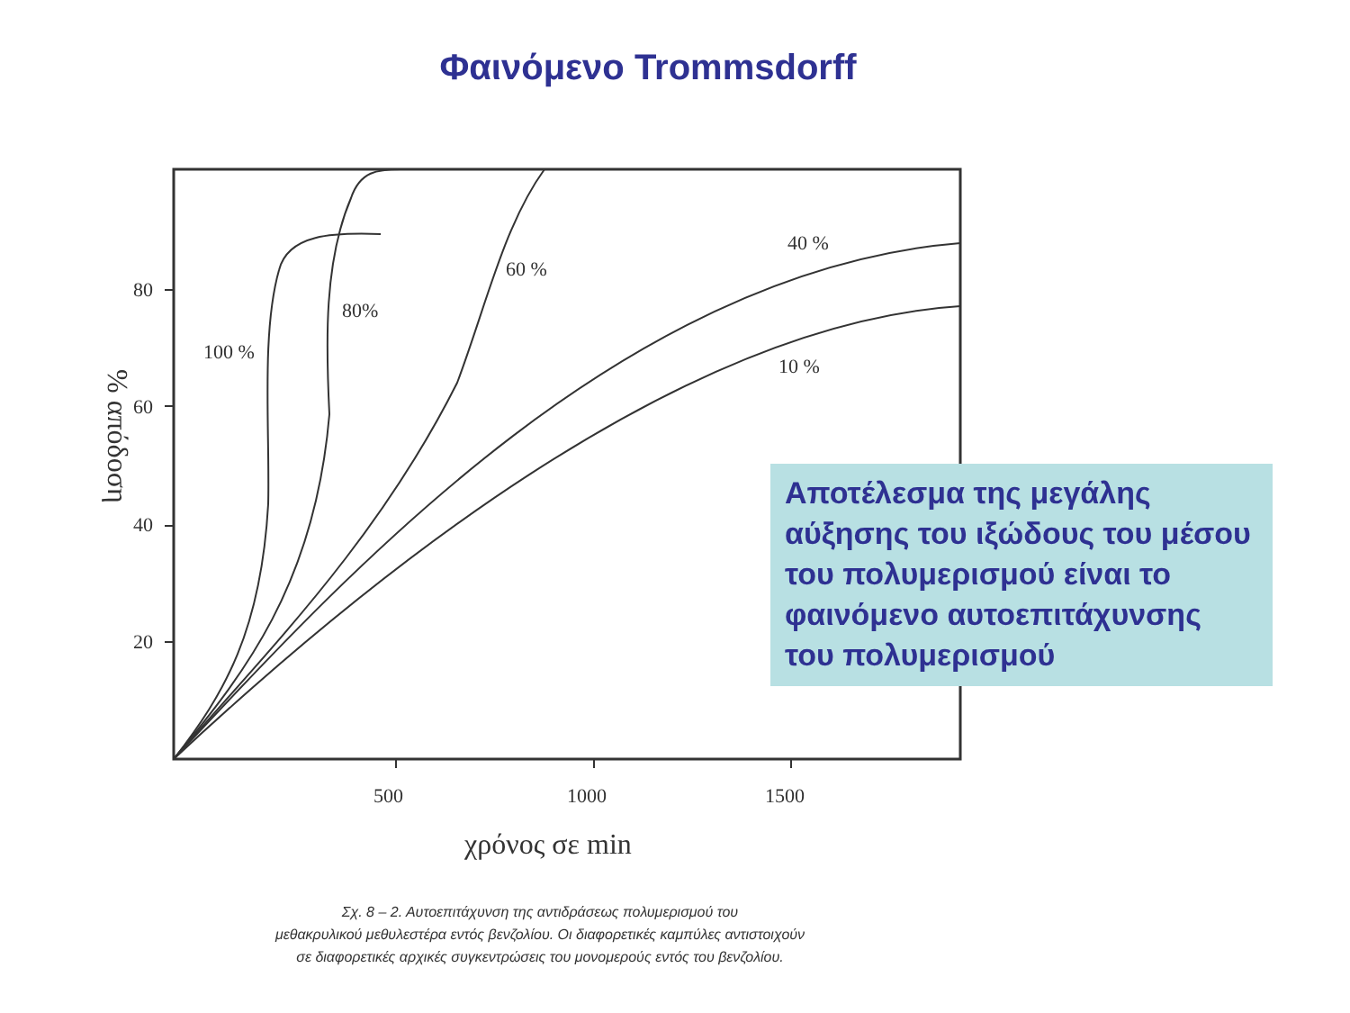Φαινόμενο Trommsdorff
100 %
80%
60 %
40 %
10 %
80
60
40
20
500
1000
1500
χρόνος σε min
% απόδοση
Αποτέλεσμα της μεγάλης αύξησης του ιξώδους του μέσου του πολυμερισμού είναι το φαινόμενο αυτοεπιτάχυνσης του πολυμερισμού
Σχ. 8 – 2. Αυτοεπιτάχυνση της αντιδράσεως πολυμερισμού του
μεθακρυλικού μεθυλεστέρα εντός βενζολίου. Οι διαφορετικές καμπύλες αντιστοιχούν
σε διαφορετικές αρχικές συγκεντρώσεις του μονομερούς εντός του βενζολίου.